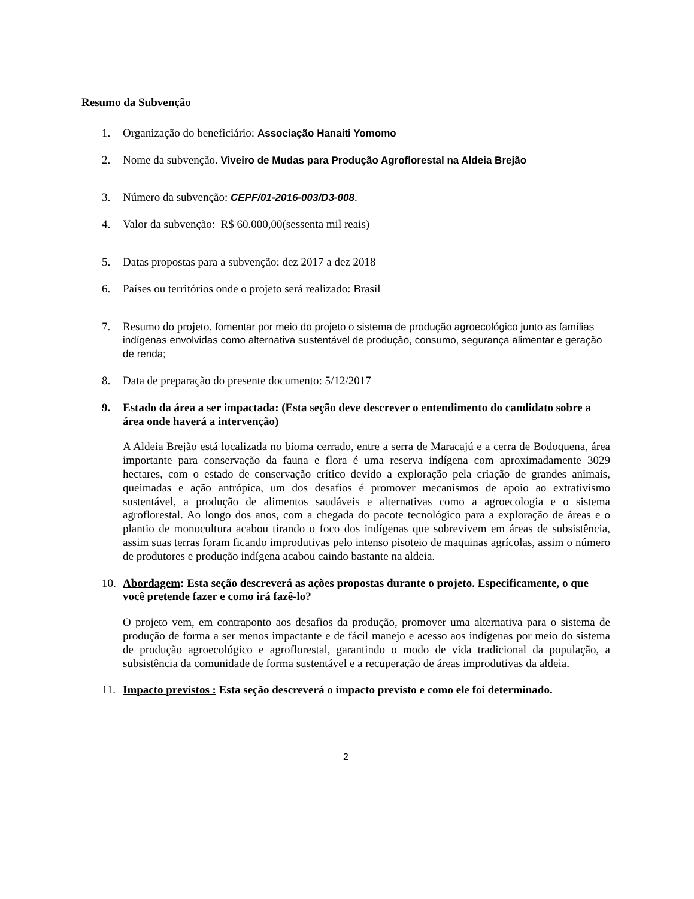Resumo da Subvenção
1. Organização do beneficiário: Associação Hanaiti Yomomo
2. Nome da subvenção. Viveiro de Mudas para Produção Agroflorestal na Aldeia Brejão
3. Número da subvenção: CEPF/01-2016-003/D3-008.
4. Valor da subvenção: R$ 60.000,00(sessenta mil reais)
5. Datas propostas para a subvenção: dez 2017 a dez 2018
6. Países ou territórios onde o projeto será realizado: Brasil
7. Resumo do projeto. fomentar por meio do projeto o sistema de produção agroecológico junto as famílias indígenas envolvidas como alternativa sustentável de produção, consumo, segurança alimentar e geração de renda;
8. Data de preparação do presente documento: 5/12/2017
9. Estado da área a ser impactada: (Esta seção deve descrever o entendimento do candidato sobre a área onde haverá a intervenção)
A Aldeia Brejão está localizada no bioma cerrado, entre a serra de Maracajú e a cerra de Bodoquena, área importante para conservação da fauna e flora é uma reserva indígena com aproximadamente 3029 hectares, com o estado de conservação crítico devido a exploração pela criação de grandes animais, queimadas e ação antrópica, um dos desafios é promover mecanismos de apoio ao extrativismo sustentável, a produção de alimentos saudáveis e alternativas como a agroecologia e o sistema agroflorestal. Ao longo dos anos, com a chegada do pacote tecnológico para a exploração de áreas e o plantio de monocultura acabou tirando o foco dos indígenas que sobrevivem em áreas de subsistência, assim suas terras foram ficando improdutivas pelo intenso pisoteio de maquinas agrícolas, assim o número de produtores e produção indígena acabou caindo bastante na aldeia.
10. Abordagem: Esta seção descreverá as ações propostas durante o projeto. Especificamente, o que você pretende fazer e como irá fazê-lo?
O projeto vem, em contraponto aos desafios da produção, promover uma alternativa para o sistema de produção de forma a ser menos impactante e de fácil manejo e acesso aos indígenas por meio do sistema de produção agroecológico e agroflorestal, garantindo o modo de vida tradicional da população, a subsistência da comunidade de forma sustentável e a recuperação de áreas improdutivas da aldeia.
11. Impacto previstos : Esta seção descreverá o impacto previsto e como ele foi determinado.
2